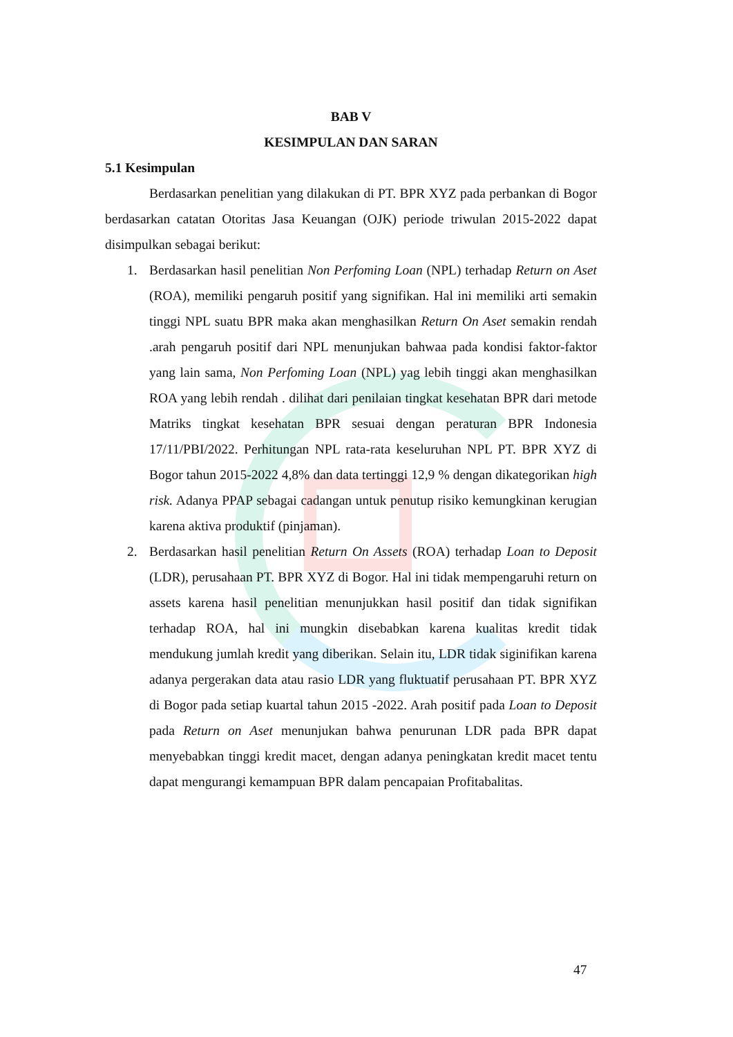BAB V
KESIMPULAN DAN SARAN
5.1 Kesimpulan
Berdasarkan penelitian yang dilakukan di PT. BPR XYZ pada perbankan di Bogor berdasarkan catatan Otoritas Jasa Keuangan (OJK) periode triwulan 2015-2022 dapat disimpulkan sebagai berikut:
1. Berdasarkan hasil penelitian Non Perfoming Loan (NPL) terhadap Return on Aset (ROA), memiliki pengaruh positif yang signifikan. Hal ini memiliki arti semakin tinggi NPL suatu BPR maka akan menghasilkan Return On Aset semakin rendah .arah pengaruh positif dari NPL menunjukan bahwaa pada kondisi faktor-faktor yang lain sama, Non Perfoming Loan (NPL) yag lebih tinggi akan menghasilkan ROA yang lebih rendah . dilihat dari penilaian tingkat kesehatan BPR dari metode Matriks tingkat kesehatan BPR sesuai dengan peraturan BPR Indonesia 17/11/PBI/2022. Perhitungan NPL rata-rata keseluruhan NPL PT. BPR XYZ di Bogor tahun 2015-2022 4,8% dan data tertinggi 12,9 % dengan dikategorikan high risk. Adanya PPAP sebagai cadangan untuk penutup risiko kemungkinan kerugian karena aktiva produktif (pinjaman).
2. Berdasarkan hasil penelitian Return On Assets (ROA) terhadap Loan to Deposit (LDR), perusahaan PT. BPR XYZ di Bogor. Hal ini tidak mempengaruhi return on assets karena hasil penelitian menunjukkan hasil positif dan tidak signifikan terhadap ROA, hal ini mungkin disebabkan karena kualitas kredit tidak mendukung jumlah kredit yang diberikan. Selain itu, LDR tidak siginifikan karena adanya pergerakan data atau rasio LDR yang fluktuatif perusahaan PT. BPR XYZ di Bogor pada setiap kuartal tahun 2015 -2022. Arah positif pada Loan to Deposit pada Return on Aset menunjukan bahwa penurunan LDR pada BPR dapat menyebabkan tinggi kredit macet, dengan adanya peningkatan kredit macet tentu dapat mengurangi kemampuan BPR dalam pencapaian Profitabalitas.
47